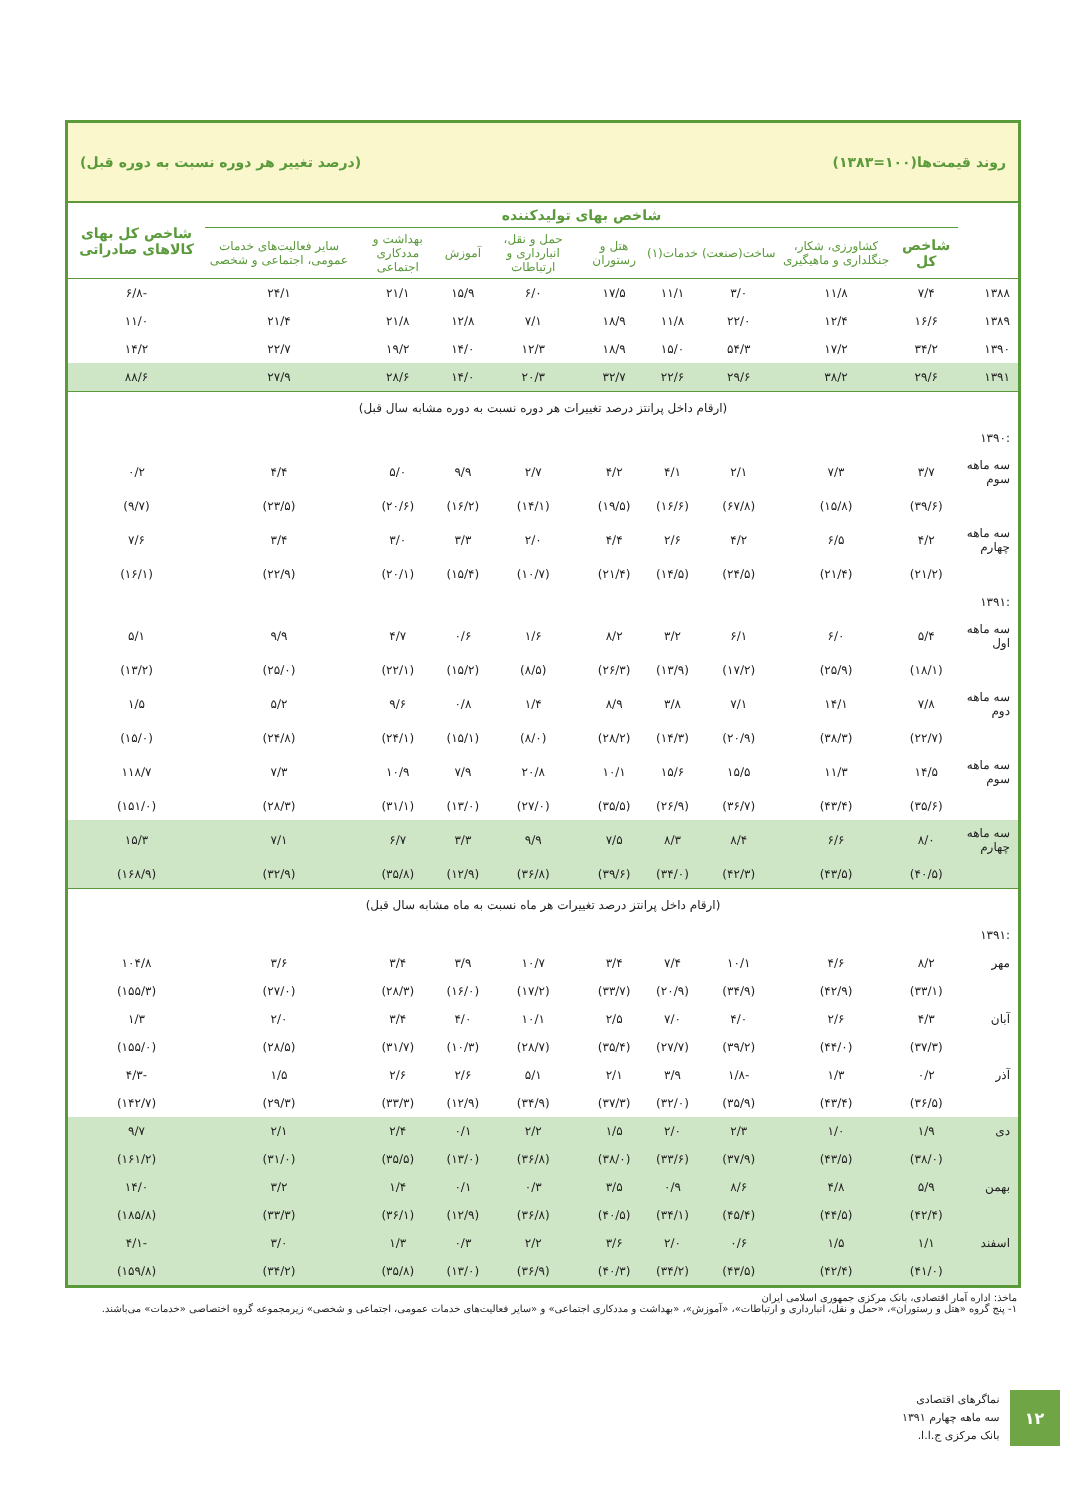روند قیمت‌ها(۱۰۰=۱۳۸۳) (درصد تغییر هر دوره نسبت به دوره قبل)
| | شاخص بهای تولیدکننده | | | | | | | | | شاخص کل بهای کالاهای صادراتی |
| --- | --- | --- | --- | --- | --- | --- | --- | --- | --- | --- |
| | شاخص کل | کشاورزی، شکار، جنگلداری و ماهیگیری | ساخت(صنعت) | خدمات(۱) | هتل و رستوران | حمل و نقل، انبارداری و ارتباطات | آموزش | بهداشت و مددکاری اجتماعی | سایر فعالیت‌های خدمات عمومی، اجتماعی و شخصی | |
| ۱۳۸۸ | ۷/۴ | ۱۱/۸ | ۳/۰ | ۱۱/۱ | ۱۷/۵ | ۶/۰ | ۱۵/۹ | ۲۱/۱ | ۲۴/۱ | -۶/۸ |
| ۱۳۸۹ | ۱۶/۶ | ۱۲/۴ | ۲۲/۰ | ۱۱/۸ | ۱۸/۹ | ۷/۱ | ۱۲/۸ | ۲۱/۸ | ۲۱/۴ | ۱۱/۰ |
| ۱۳۹۰ | ۳۴/۲ | ۱۷/۲ | ۵۴/۳ | ۱۵/۰ | ۱۸/۹ | ۱۲/۳ | ۱۴/۰ | ۱۹/۲ | ۲۲/۷ | ۱۴/۲ |
| ۱۳۹۱ | ۲۹/۶ | ۳۸/۲ | ۲۹/۶ | ۲۲/۶ | ۳۲/۷ | ۲۰/۳ | ۱۴/۰ | ۲۸/۶ | ۲۷/۹ | ۸۸/۶ |
| (ارقام داخل پرانتز درصد تغییرات هر دوره نسبت به دوره مشابه سال قبل) | | | | | | | | | | |
| :۱۳۹۰ | | | | | | | | | | |
| سه ماهه سوم | ۳/۷ | ۷/۳ | ۲/۱ | ۴/۱ | ۴/۲ | ۲/۷ | ۹/۹ | ۵/۰ | ۴/۴ | ۰/۲ |
| | (۳۹/۶) | (۱۵/۸) | (۶۷/۸) | (۱۶/۶) | (۱۹/۵) | (۱۴/۱) | (۱۶/۲) | (۲۰/۶) | (۲۳/۵) | (۹/۷) |
| سه ماهه چهارم | ۴/۲ | ۶/۵ | ۴/۲ | ۲/۶ | ۴/۴ | ۲/۰ | ۳/۳ | ۳/۰ | ۳/۴ | ۷/۶ |
| | (۲۱/۲) | (۲۱/۴) | (۲۴/۵) | (۱۴/۵) | (۲۱/۴) | (۱۰/۷) | (۱۵/۴) | (۲۰/۱) | (۲۲/۹) | (۱۶/۱) |
| :۱۳۹۱ | | | | | | | | | | |
| سه ماهه اول | ۵/۴ | ۶/۰ | ۶/۱ | ۳/۲ | ۸/۲ | ۱/۶ | ۰/۶ | ۴/۷ | ۹/۹ | ۵/۱ |
| | (۱۸/۱) | (۲۵/۹) | (۱۷/۲) | (۱۳/۹) | (۲۶/۳) | (۸/۵) | (۱۵/۲) | (۲۲/۱) | (۲۵/۰) | (۱۳/۲) |
| سه ماهه دوم | ۷/۸ | ۱۴/۱ | ۷/۱ | ۳/۸ | ۸/۹ | ۱/۴ | ۰/۸ | ۹/۶ | ۵/۲ | ۱/۵ |
| | (۲۲/۷) | (۳۸/۳) | (۲۰/۹) | (۱۴/۳) | (۲۸/۲) | (۸/۰) | (۱۵/۱) | (۲۴/۱) | (۲۴/۸) | (۱۵/۰) |
| سه ماهه سوم | ۱۴/۵ | ۱۱/۳ | ۱۵/۵ | ۱۵/۶ | ۱۰/۱ | ۲۰/۸ | ۷/۹ | ۱۰/۹ | ۷/۳ | ۱۱۸/۷ |
| | (۳۵/۶) | (۴۳/۴) | (۳۶/۷) | (۲۶/۹) | (۳۵/۵) | (۲۷/۰) | (۱۳/۰) | (۳۱/۱) | (۲۸/۳) | (۱۵۱/۰) |
| سه ماهه چهارم | ۸/۰ | ۶/۶ | ۸/۴ | ۸/۳ | ۷/۵ | ۹/۹ | ۳/۳ | ۶/۷ | ۷/۱ | ۱۵/۳ |
| | (۴۰/۵) | (۴۳/۵) | (۴۲/۳) | (۳۴/۰) | (۳۹/۶) | (۳۶/۸) | (۱۲/۹) | (۳۵/۸) | (۳۲/۹) | (۱۶۸/۹) |
| (ارقام داخل پرانتز درصد تغییرات هر ماه نسبت به ماه مشابه سال قبل) | | | | | | | | | | |
| :۱۳۹۱ | | | | | | | | | | |
| مهر | ۸/۲ | ۴/۶ | ۱۰/۱ | ۷/۴ | ۳/۴ | ۱۰/۷ | ۳/۹ | ۳/۴ | ۳/۶ | ۱۰۴/۸ |
| | (۳۳/۱) | (۴۲/۹) | (۳۴/۹) | (۲۰/۹) | (۳۳/۷) | (۱۷/۲) | (۱۶/۰) | (۲۸/۳) | (۲۷/۰) | (۱۵۵/۳) |
| آبان | ۴/۳ | ۲/۶ | ۴/۰ | ۷/۰ | ۲/۵ | ۱۰/۱ | ۴/۰ | ۳/۴ | ۲/۰ | ۱/۳ |
| | (۳۷/۳) | (۴۴/۰) | (۳۹/۲) | (۲۷/۷) | (۳۵/۴) | (۲۸/۷) | (۱۰/۳) | (۳۱/۷) | (۲۸/۵) | (۱۵۵/۰) |
| آذر | ۰/۲ | ۱/۳ | -۱/۸ | ۳/۹ | ۲/۱ | ۵/۱ | ۲/۶ | ۲/۶ | ۱/۵ | -۴/۳ |
| | (۳۶/۵) | (۴۳/۴) | (۳۵/۹) | (۳۲/۰) | (۳۷/۳) | (۳۴/۹) | (۱۲/۹) | (۳۳/۳) | (۲۹/۳) | (۱۴۲/۷) |
| دی | ۱/۹ | ۱/۰ | ۲/۳ | ۲/۰ | ۱/۵ | ۲/۲ | ۰/۱ | ۲/۴ | ۲/۱ | ۹/۷ |
| | (۳۸/۰) | (۴۳/۵) | (۳۷/۹) | (۳۳/۶) | (۳۸/۰) | (۳۶/۸) | (۱۳/۰) | (۳۵/۵) | (۳۱/۰) | (۱۶۱/۲) |
| بهمن | ۵/۹ | ۴/۸ | ۸/۶ | ۰/۹ | ۳/۵ | ۰/۳ | ۰/۱ | ۱/۴ | ۳/۲ | ۱۴/۰ |
| | (۴۲/۴) | (۴۴/۵) | (۴۵/۴) | (۳۴/۱) | (۴۰/۵) | (۳۶/۸) | (۱۲/۹) | (۳۶/۱) | (۳۳/۳) | (۱۸۵/۸) |
| اسفند | ۱/۱ | ۱/۵ | ۰/۶ | ۲/۰ | ۳/۶ | ۲/۲ | ۰/۳ | ۱/۳ | ۳/۰ | -۴/۱ |
| | (۴۱/۰) | (۴۲/۴) | (۴۳/۵) | (۳۴/۲) | (۴۰/۳) | (۳۶/۹) | (۱۳/۰) | (۳۵/۸) | (۳۴/۲) | (۱۵۹/۸) |
ماخذ: اداره آمار اقتصادی، بانک مرکزی جمهوری اسلامی ایران
۱- پنج گروه «هتل و رستوران»، «حمل و نقل، انبارداری و ارتباطات»، «آموزش»، «بهداشت و مددکاری اجتماعی» و «سایر فعالیت‌های خدمات عمومی، اجتماعی و شخصی» زیرمجموعه گروه اختصاصی «خدمات» می‌باشند.
۱۲
نماگرهای اقتصادی
سه ماهه چهارم ۱۳۹۱
بانک مرکزی ج.ا.ا.